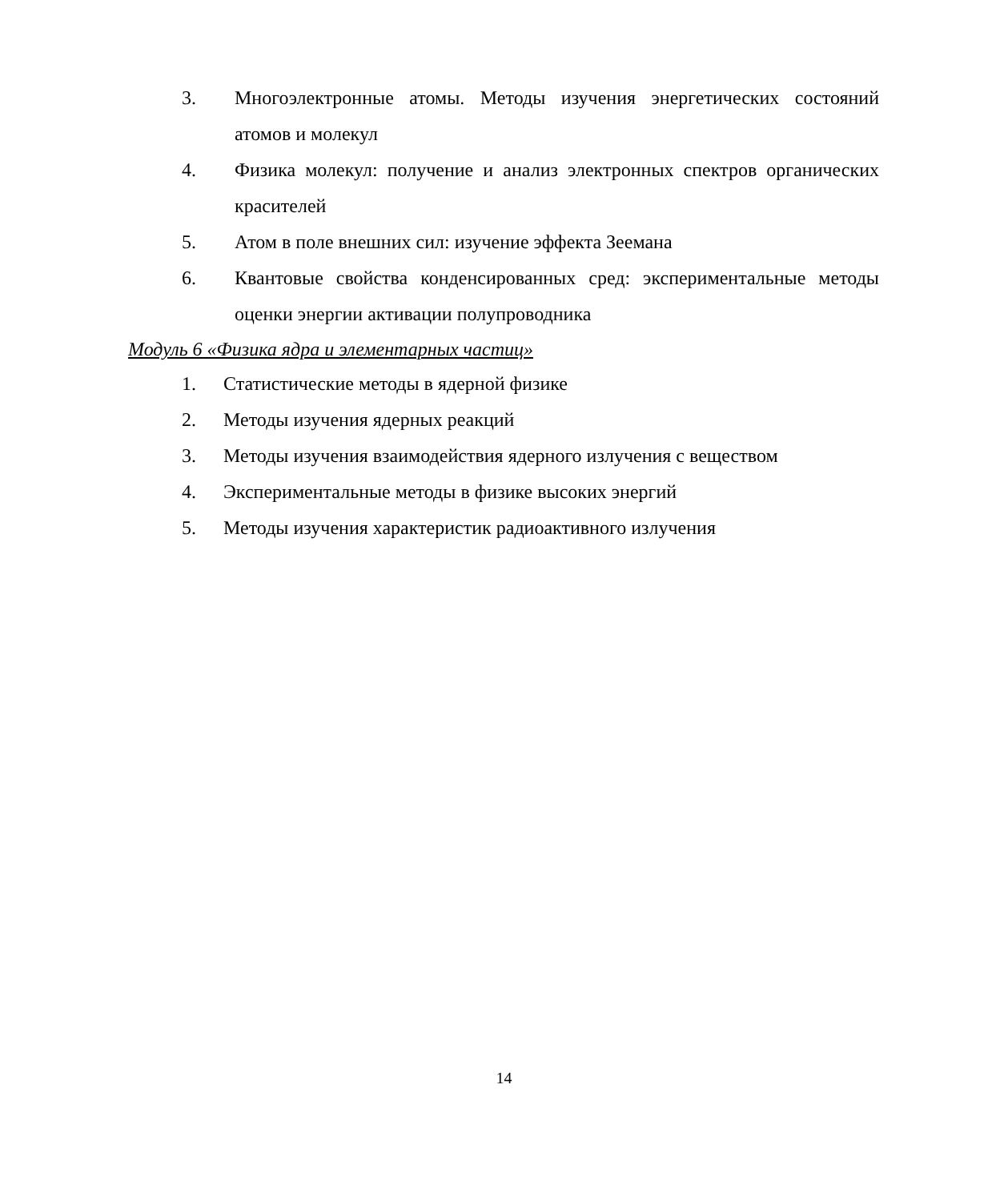3. Многоэлектронные атомы. Методы изучения энергетических состояний атомов и молекул
4. Физика молекул: получение и анализ электронных спектров органических красителей
5. Атом в поле внешних сил: изучение эффекта Зеемана
6. Квантовые свойства конденсированных сред: экспериментальные методы оценки энергии активации полупроводника
Модуль 6 «Физика ядра и элементарных частиц»
1. Статистические методы в ядерной физике
2. Методы изучения ядерных реакций
3. Методы изучения взаимодействия ядерного излучения с веществом
4. Экспериментальные методы в физике высоких энергий
5. Методы изучения характеристик радиоактивного излучения
14